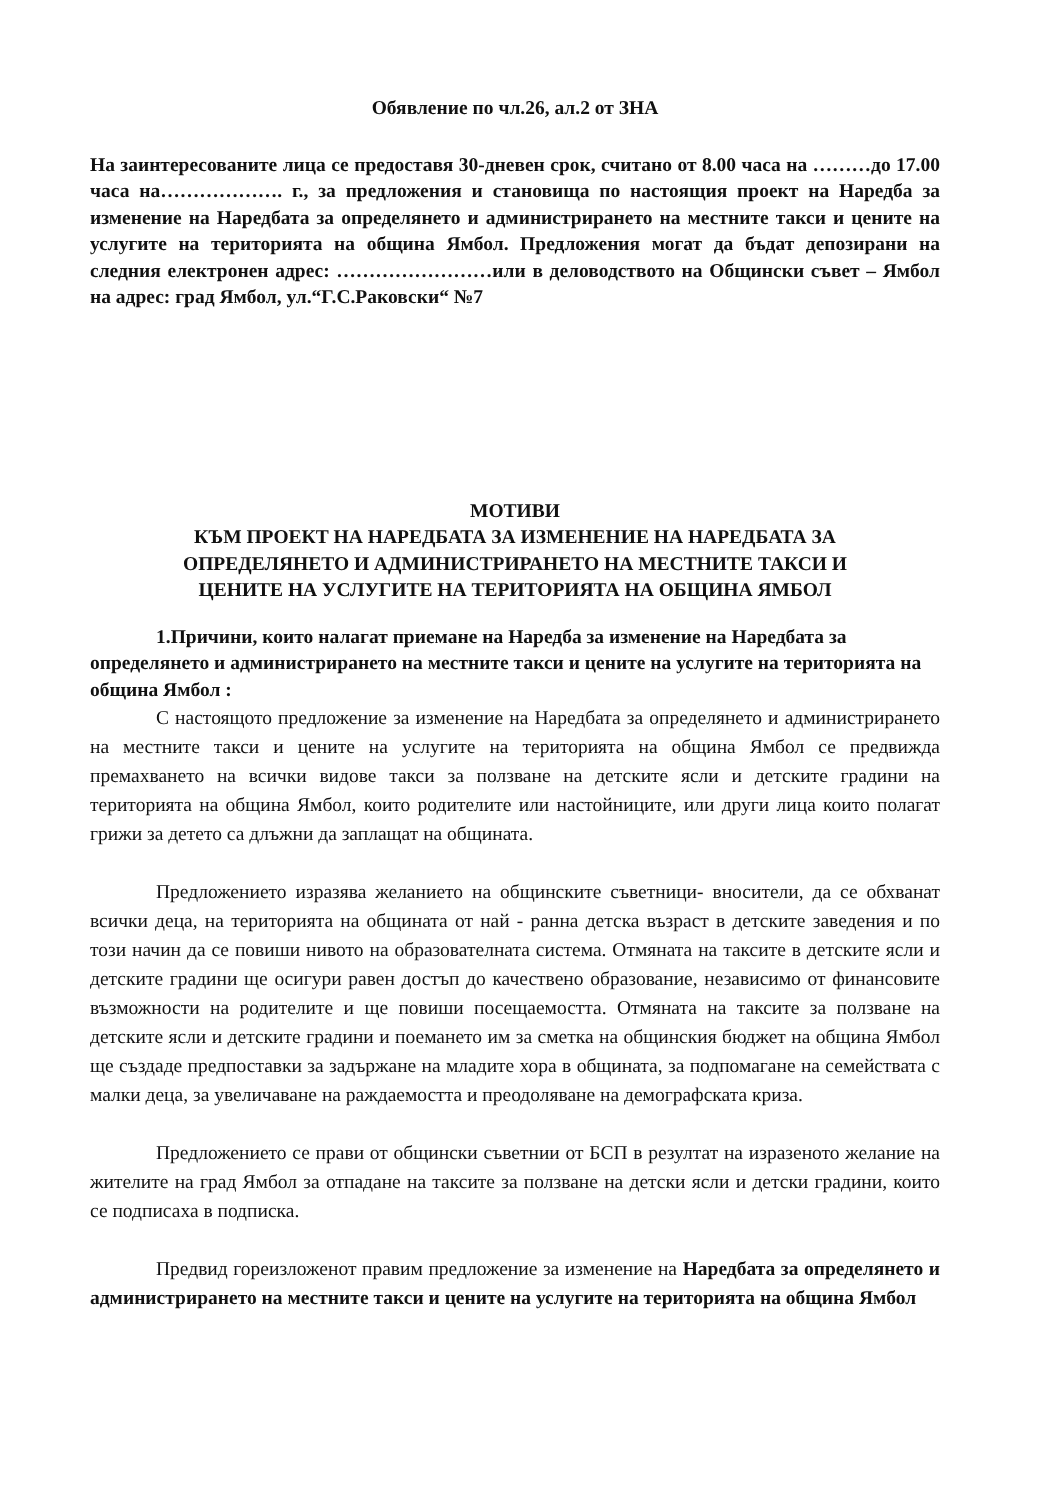Обявление по чл.26, ал.2 от ЗНА
На заинтересованите лица се предоставя 30-дневен срок, считано от 8.00 часа на ………до 17.00 часа на………………. г., за предложения и становища по настоящия проект на Наредба за изменение на Наредбата за определянето и администрирането на местните такси и цените на услугите на територията на община Ямбол. Предложения могат да бъдат депозирани на следния електронен адрес: ……………………или в деловодството на Общински съвет – Ямбол на адрес: град Ямбол, ул.“Г.С.Раковски“ №7
МОТИВИ
КЪМ ПРОЕКТ НА НАРЕДБАТА ЗА ИЗМЕНЕНИЕ НА НАРЕДБАТА ЗА
ОПРЕДЕЛЯНЕТО И АДМИНИСТРИРАНЕТО НА МЕСТНИТЕ ТАКСИ И
ЦЕНИТЕ НА УСЛУГИТЕ НА ТЕРИТОРИЯТА НА ОБЩИНА ЯМБОЛ
1.Причини, които налагат приемане на Наредба за изменение на Наредбата за определянето и администрирането на местните такси и цените на услугите на територията на община Ямбол :
С настоящото предложение за изменение на Наредбата за определянето и администрирането на местните такси и цените на услугите на територията на община Ямбол се предвижда премахването на всички видове такси за ползване на детските ясли и детските градини на територията на община Ямбол, които родителите или настойниците, или други лица които полагат грижи за детето са длъжни да заплащат на общината.
Предложението изразява желанието на общинските съветници- вносители, да се обхванат всички деца, на територията на общината от най - ранна детска възраст в детските заведения и по този начин да се повиши нивото на образователната система. Отмяната на таксите в детските ясли и детските градини ще осигури равен достъп до качествено образование, независимо от финансовите възможности на родителите и ще повиши посещаемостта. Отмяната на таксите за ползване на детските ясли и детските градини и поемането им за сметка на общинския бюджет на община Ямбол ще създаде предпоставки за задържане на младите хора в общината, за подпомагане на семействата с малки деца, за увеличаване на раждаемостта и преодоляване на демографската криза.
Предложението се прави от общински съветнии от БСП в резултат на изразеното желание на жителите на град Ямбол за отпадане на таксите за ползване на детски ясли и детски градини, които се подписаха в подписка.
Предвид гореизложенот правим предложение за изменение на Наредбата за определянето и администрирането на местните такси и цените на услугите на територията на община Ямбол